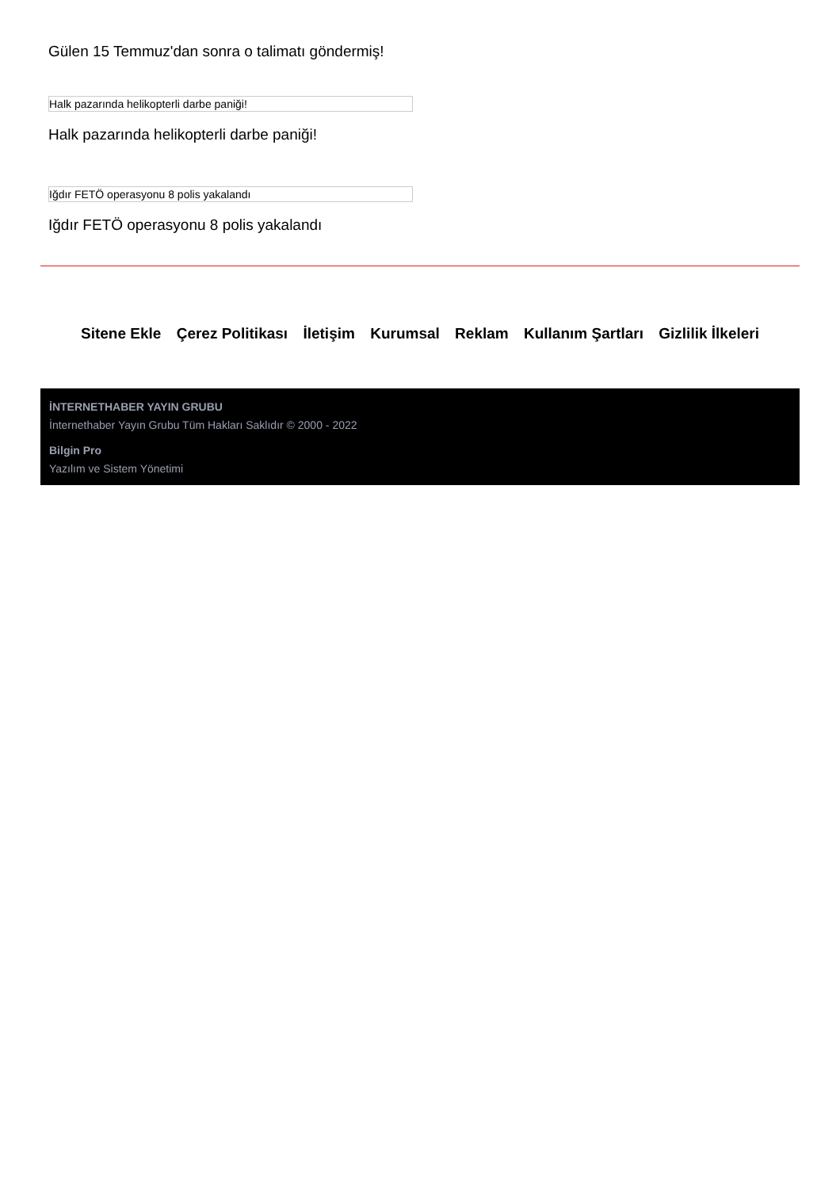Gülen 15 Temmuz'dan sonra o talimatı göndermiş!
Halk pazarında helikopterli darbe paniği!
Halk pazarında helikopterli darbe paniği!
Iğdır FETÖ operasyonu 8 polis yakalandı
Iğdır FETÖ operasyonu 8 polis yakalandı
Sitene Ekle Çerez Politikası İletişim Kurumsal Reklam Kullanım Şartları Gizlilik İlkeleri
İNTERNETHABER YAYIN GRUBU
İnternethaber Yayın Grubu Tüm Hakları Saklıdır © 2000 - 2022
Bilgin Pro
Yazılım ve Sistem Yönetimi